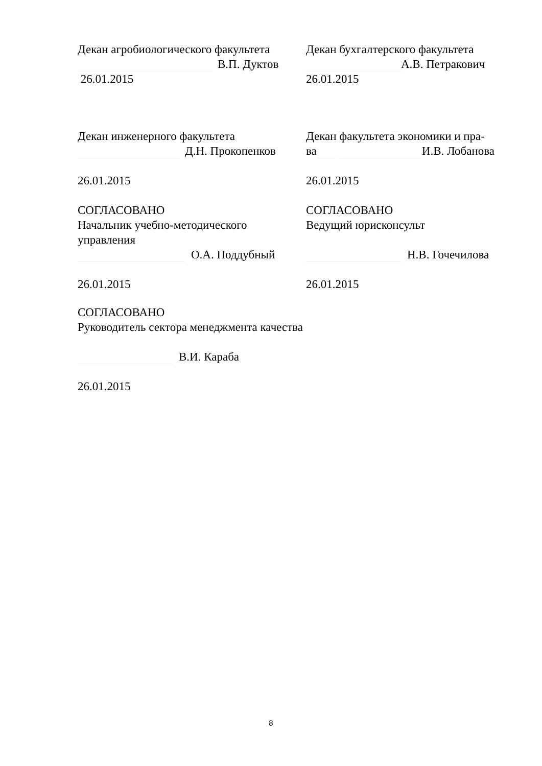Декан агробиологического факультета
В.П. Дуктов
26.01.2015
Декан бухгалтерского факультета
А.В. Петракович
26.01.2015
Декан инженерного факультета
Д.Н. Прокопенков
26.01.2015
Декан факультета экономики и пра-
ва И.В. Лобанова
26.01.2015
СОГЛАСОВАНО
Начальник учебно-методического управления
О.А. Поддубный
26.01.2015
СОГЛАСОВАНО
Ведущий юрисконсульт
Н.В. Гочечилова
26.01.2015
СОГЛАСОВАНО
Руководитель сектора менеджмента качества
В.И. Караба
26.01.2015
8